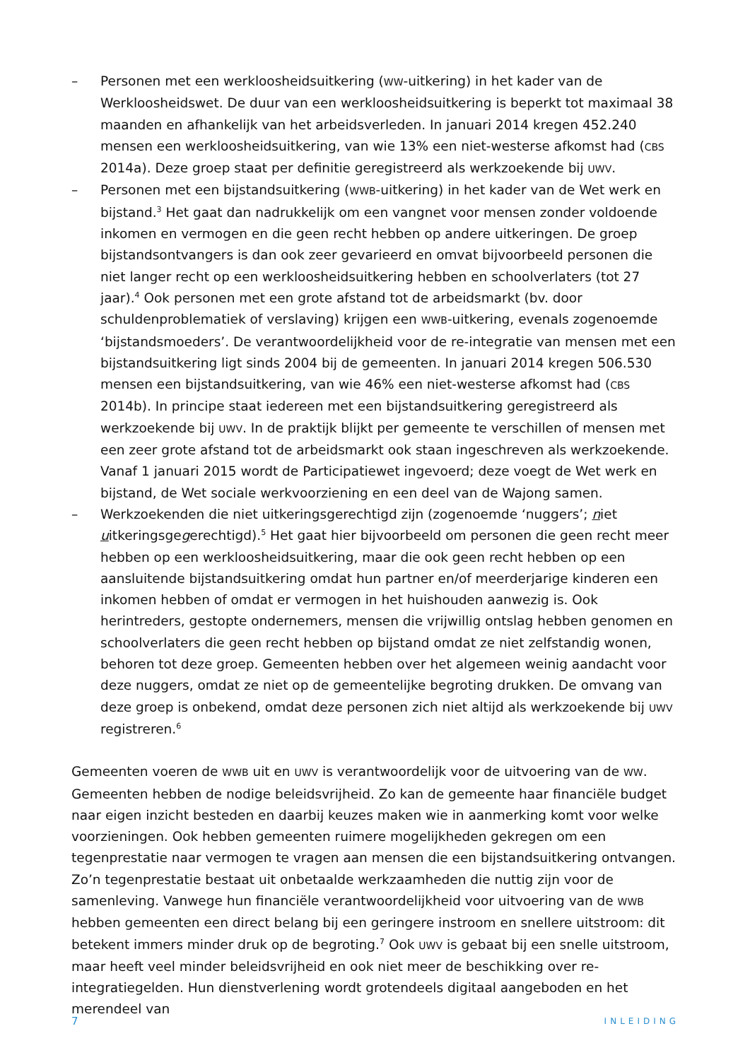– Personen met een werkloosheidsuitkering (WW-uitkering) in het kader van de Werkloosheidswet. De duur van een werkloosheidsuitkering is beperkt tot maximaal 38 maanden en afhankelijk van het arbeidsverleden. In januari 2014 kregen 452.240 mensen een werkloosheidsuitkering, van wie 13% een niet-westerse afkomst had (CBS 2014a). Deze groep staat per definitie geregistreerd als werkzoekende bij UWV.
– Personen met een bijstandsuitkering (WWB-uitkering) in het kader van de Wet werk en bijstand.<sup>3</sup> Het gaat dan nadrukkelijk om een vangnet voor mensen zonder voldoende inkomen en vermogen en die geen recht hebben op andere uitkeringen. De groep bijstandsontvangers is dan ook zeer gevarieerd en omvat bijvoorbeeld personen die niet langer recht op een werkloosheidsuitkering hebben en schoolverlaters (tot 27 jaar).<sup>4</sup> Ook personen met een grote afstand tot de arbeidsmarkt (bv. door schuldenproblematiek of verslaving) krijgen een WWB-uitkering, evenals zogenoemde ‘bijstandsmoeders’. De verantwoordelijkheid voor de re-integratie van mensen met een bijstandsuitkering ligt sinds 2004 bij de gemeenten. In januari 2014 kregen 506.530 mensen een bijstandsuitkering, van wie 46% een niet-westerse afkomst had (CBS 2014b). In principe staat iedereen met een bijstandsuitkering geregistreerd als werkzoekende bij UWV. In de praktijk blijkt per gemeente te verschillen of mensen met een zeer grote afstand tot de arbeidsmarkt ook staan ingeschreven als werkzoekende. Vanaf 1 januari 2015 wordt de Participatiewet ingevoerd; deze voegt de Wet werk en bijstand, de Wet sociale werkvoorziening en een deel van de Wajong samen.
– Werkzoekenden die niet uitkeringsgerechtigd zijn (zogenoemde ‘nuggers’; niet uitkeringsgegerechtigd).<sup>5</sup> Het gaat hier bijvoorbeeld om personen die geen recht meer hebben op een werkloosheidsuitkering, maar die ook geen recht hebben op een aansluitende bijstandsuitkering omdat hun partner en/of meerderjarige kinderen een inkomen hebben of omdat er vermogen in het huishouden aanwezig is. Ook herintreders, gestopte ondernemers, mensen die vrijwillig ontslag hebben genomen en schoolverlaters die geen recht hebben op bijstand omdat ze niet zelfstandig wonen, behoren tot deze groep. Gemeenten hebben over het algemeen weinig aandacht voor deze nuggers, omdat ze niet op de gemeentelijke begroting drukken. De omvang van deze groep is onbekend, omdat deze personen zich niet altijd als werkzoekende bij UWV registreren.<sup>6</sup>
Gemeenten voeren de WWB uit en UWV is verantwoordelijk voor de uitvoering van de WW. Gemeenten hebben de nodige beleidsvrijheid. Zo kan de gemeente haar financiële budget naar eigen inzicht besteden en daarbij keuzes maken wie in aanmerking komt voor welke voorzieningen. Ook hebben gemeenten ruimere mogelijkheden gekregen om een tegenprestatie naar vermogen te vragen aan mensen die een bijstandsuitkering ontvangen. Zo’n tegenprestatie bestaat uit onbetaalde werkzaamheden die nuttig zijn voor de samenleving. Vanwege hun financiële verantwoordelijkheid voor uitvoering van de WWB hebben gemeenten een direct belang bij een geringere instroom en snellere uitstroom: dit betekent immers minder druk op de begroting.<sup>7</sup> Ook UWV is gebaat bij een snelle uitstroom, maar heeft veel minder beleidsvrijheid en ook niet meer de beschikking over re-integratiegelden. Hun dienstverlening wordt grotendeels digitaal aangeboden en het merendeel van
7 INLEIDING